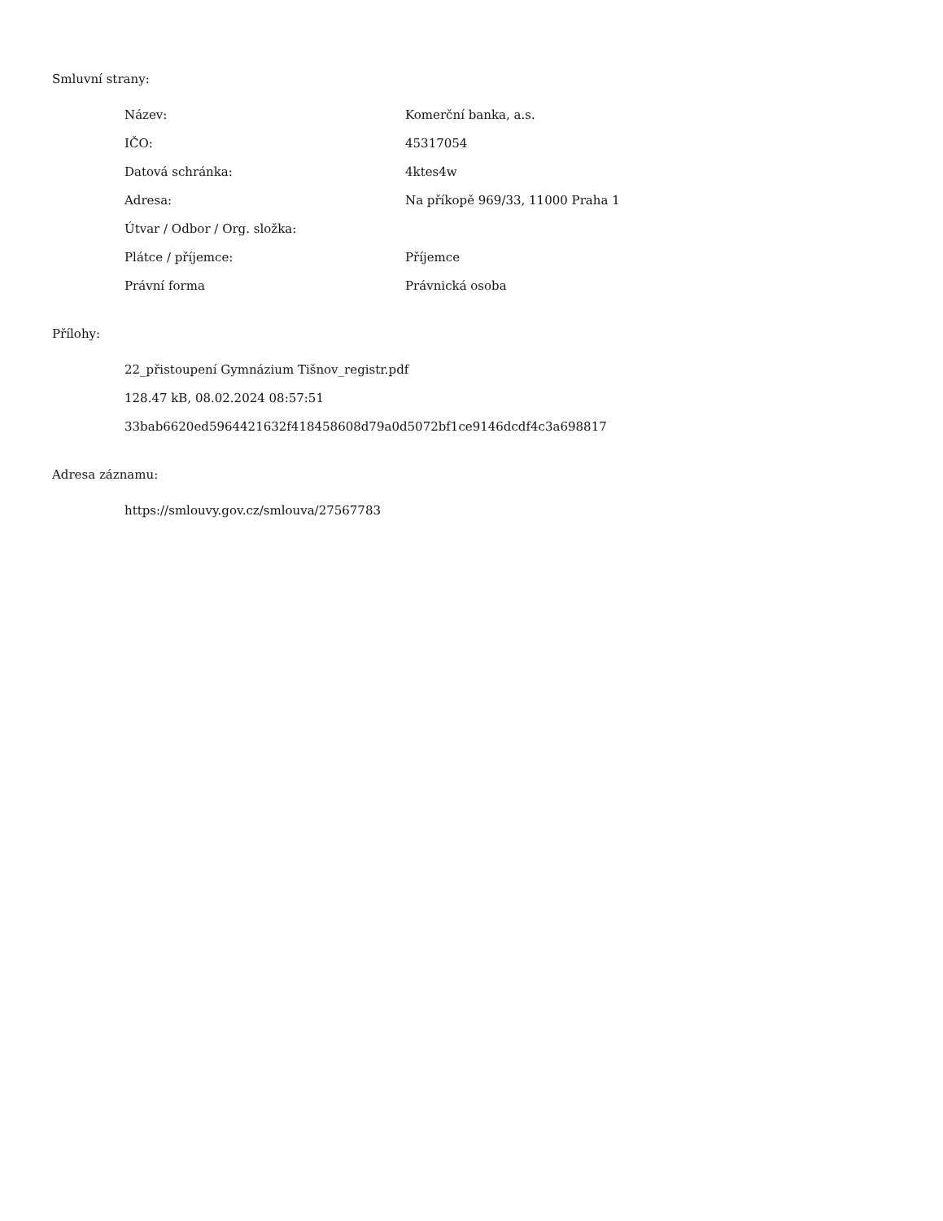Smluvní strany:
| Název: | Komerční banka, a.s. |
| IČO: | 45317054 |
| Datová schránka: | 4ktes4w |
| Adresa: | Na příkopě 969/33, 11000 Praha 1 |
| Útvar / Odbor / Org. složka: | |
| Plátce / příjemce: | Příjemce |
| Právní forma | Právnická osoba |
Přílohy:
22_přistoupení Gymnázium Tišnov_registr.pdf
128.47 kB, 08.02.2024 08:57:51
33bab6620ed5964421632f418458608d79a0d5072bf1ce9146dcdf4c3a698817
Adresa záznamu:
https://smlouvy.gov.cz/smlouva/27567783